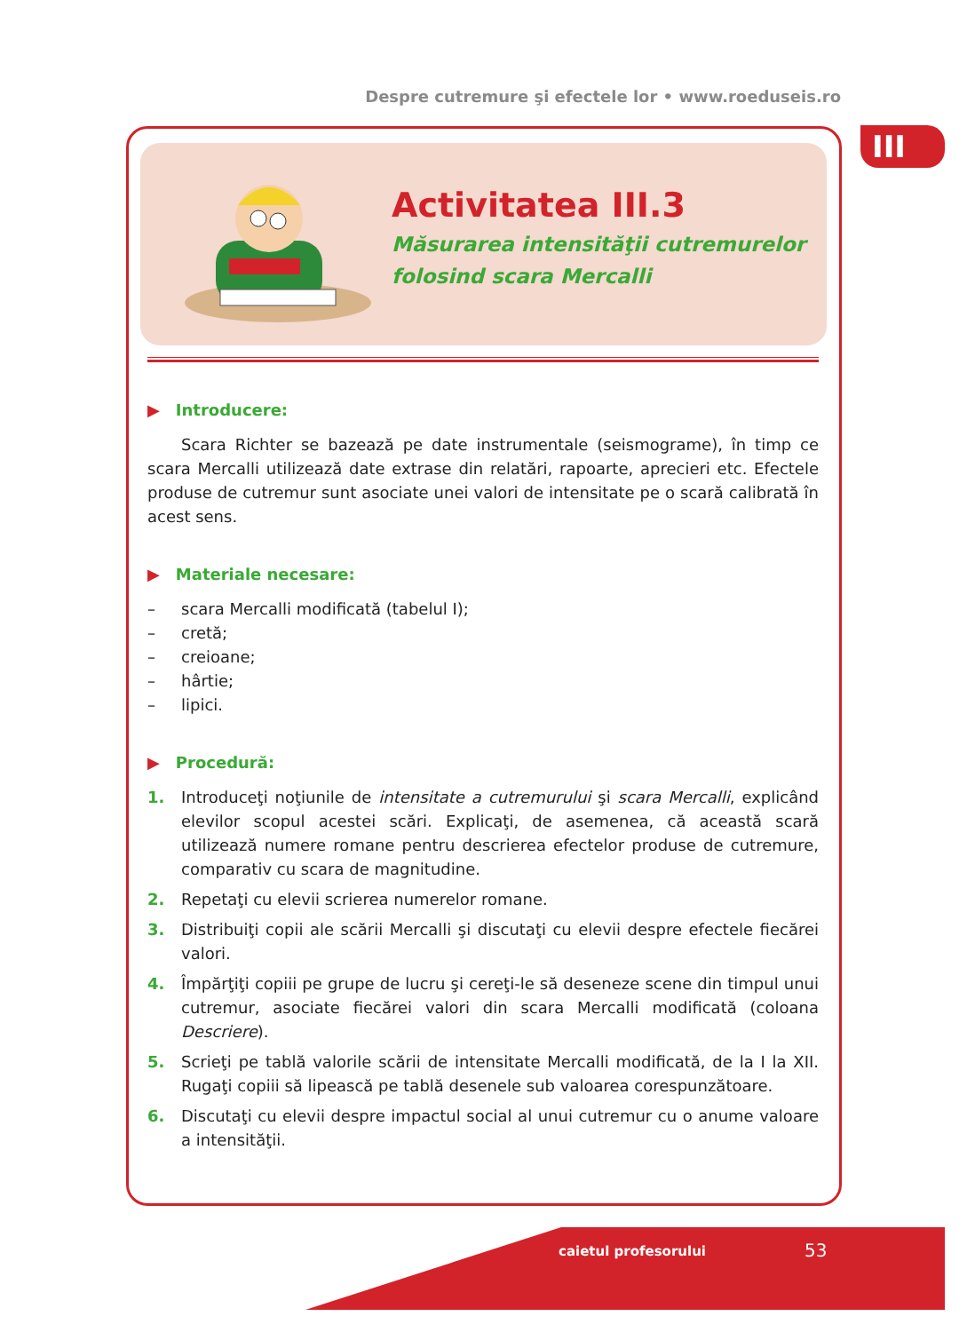Despre cutremure şi efectele lor • www.roeduseis.ro
III
Activitatea III.3
Măsurarea intensităţii cutremurelor
folosind scara Mercalli
▶ Introducere:
Scara Richter se bazează pe date instrumentale (seismograme), în timp ce scara Mercalli utilizează date extrase din relatări, rapoarte, aprecieri etc. Efectele produse de cutremur sunt asociate unei valori de intensitate pe o scară calibrată în acest sens.
▶ Materiale necesare:
– scara Mercalli modificată (tabelul I);
– cretă;
– creioane;
– hârtie;
– lipici.
▶ Procedură:
1. Introduceţi noţiunile de intensitate a cutremurului şi scara Mercalli, explicând elevilor scopul acestei scări. Explicaţi, de asemenea, că această scară utilizează numere romane pentru descrierea efectelor produse de cutremure, comparativ cu scara de magnitudine.
2. Repetaţi cu elevii scrierea numerelor romane.
3. Distribuiţi copii ale scării Mercalli şi discutaţi cu elevii despre efectele fiecărei valori.
4. Împărţiţi copiii pe grupe de lucru şi cereţi-le să deseneze scene din timpul unui cutremur, asociate fiecărei valori din scara Mercalli modificată (coloana Descriere).
5. Scrieţi pe tablă valorile scării de intensitate Mercalli modificată, de la I la XII. Rugaţi copiii să lipească pe tablă desenele sub valoarea corespunzătoare.
6. Discutaţi cu elevii despre impactul social al unui cutremur cu o anume valoare a intensităţii.
caietul profesorului 53